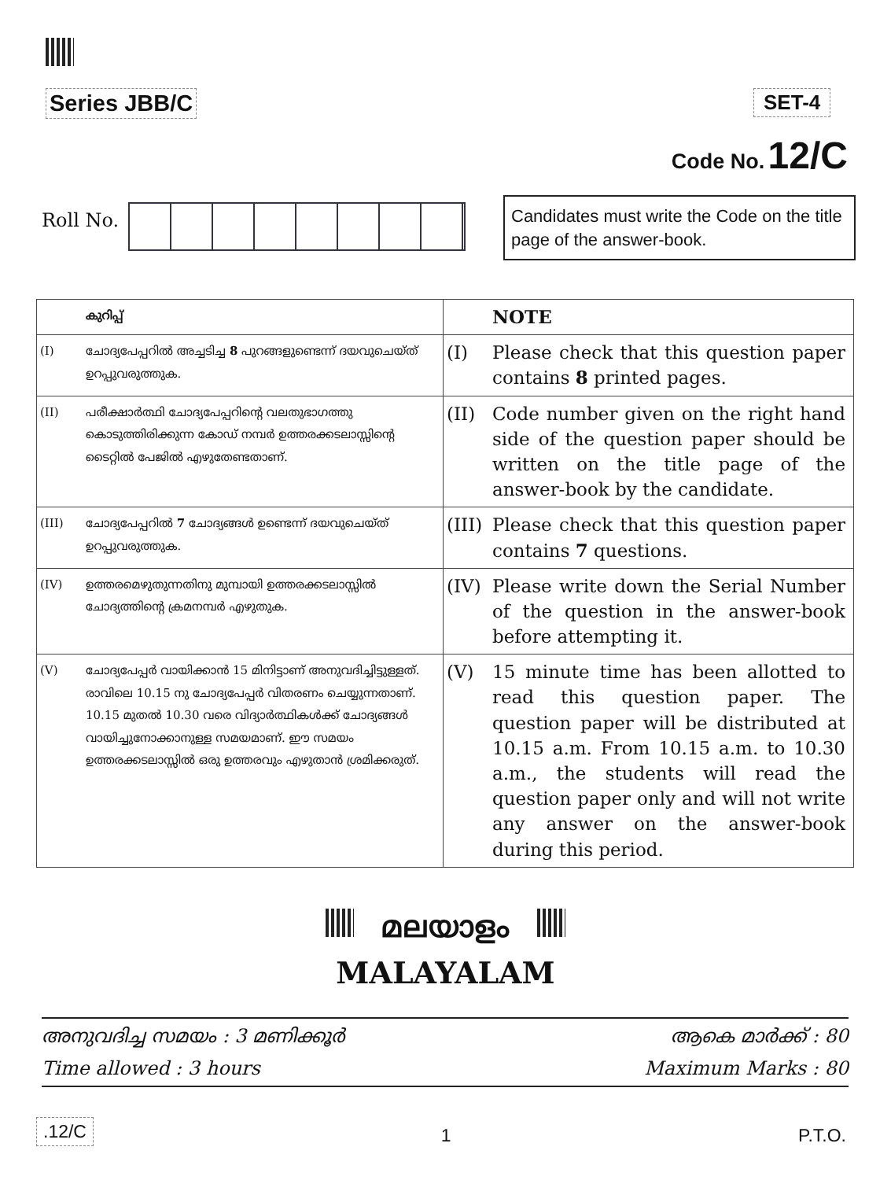Series JBB/C SET-4
Code No. 12/C
Roll No.
Candidates must write the Code on the title page of the answer-book.
| കുറിപ്പ് | NOTE |
| (I) ചോദ്യപേപ്പറിൽ അച്ചടിച്ച 8 പുറങ്ങളുണ്ടെന്ന് ദയവുചെയ്ത് ഉറപ്പുവരുത്തുക. | (I) Please check that this question paper contains 8 printed pages. |
| (II) പരീക്ഷാർത്ഥി ചോദ്യപേപ്പറിന്റെ വലതുഭാഗത്തു കൊടുത്തിരിക്കുന്ന കോഡ് നമ്പർ ഉത്തരക്കടലാസ്സിന്റെ ടൈറ്റിൽ പേജിൽ എഴുതേണ്ടതാണ്. | (II) Code number given on the right hand side of the question paper should be written on the title page of the answer-book by the candidate. |
| (III) ചോദ്യപേപ്പറിൽ 7 ചോദ്യങ്ങൾ ഉണ്ടെന്ന് ദയവുചെയ്ത് ഉറപ്പുവരുത്തുക. | (III) Please check that this question paper contains 7 questions. |
| (IV) ഉത്തരമെഴുതുന്നതിനു മുമ്പായി ഉത്തരക്കടലാസ്സിൽ ചോദ്യത്തിന്റെ ക്രമനമ്പർ എഴുതുക. | (IV) Please write down the Serial Number of the question in the answer-book before attempting it. |
| (V) ചോദ്യപേപ്പർ വായിക്കാൻ 15 മിനിട്ടാണ് അനുവദിച്ചിട്ടുള്ളത്. രാവിലെ 10.15 നു ചോദ്യപേപ്പർ വിതരണം ചെയ്യുന്നതാണ്. 10.15 മുതൽ 10.30 വരെ വിദ്യാർത്ഥികൾക്ക് ചോദ്യങ്ങൾ വായിച്ചുനോക്കാനുള്ള സമയമാണ്. ഈ സമയം ഉത്തരക്കടലാസ്സിൽ ഒരു ഉത്തരവും എഴുതാൻ ശ്രമിക്കരുത്. | (V) 15 minute time has been allotted to read this question paper. The question paper will be distributed at 10.15 a.m. From 10.15 a.m. to 10.30 a.m., the students will read the question paper only and will not write any answer on the answer-book during this period. |
മലയാളം
MALAYALAM
അനുവദിച്ച സമയം : 3 മണിക്കൂർ ആകെ മാർക്ക് : 80
Time allowed : 3 hours Maximum Marks : 80
.12/C 1 P.T.O.